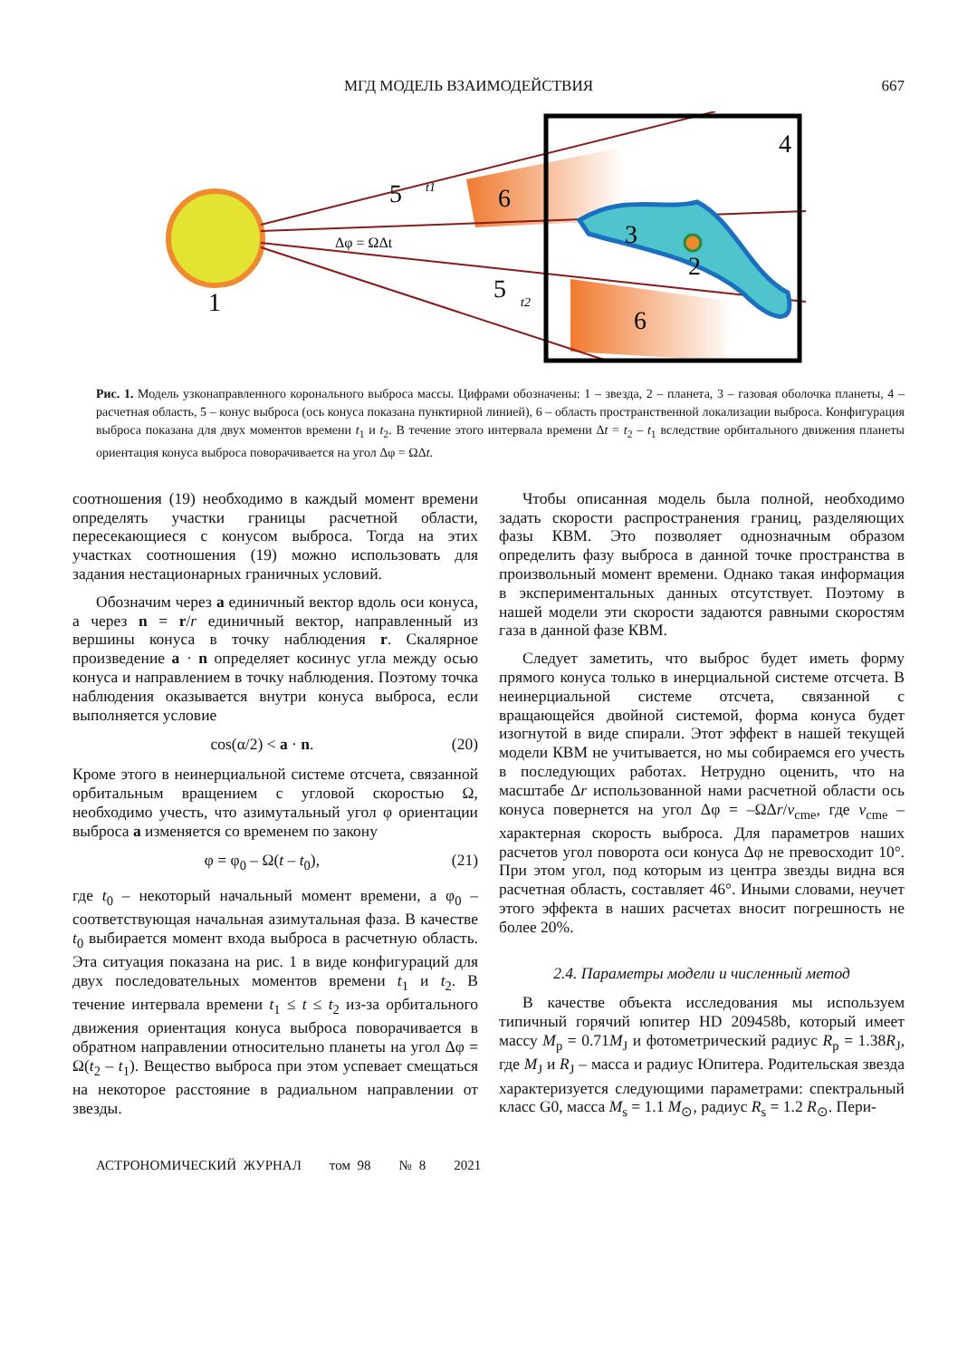МГД МОДЕЛЬ ВЗАИМОДЕЙСТВИЯ 667
1
4
6
6
3
2
5
5
t1
t2
Δφ = ΩΔt
Рис. 1. Модель узконаправленного коронального выброса массы. Цифрами обозначены: 1 – звезда, 2 – планета, 3 – газовая оболочка планеты, 4 – расчетная область, 5 – конус выброса (ось конуса показана пунктирной линией), 6 – область пространственной локализации выброса. Конфигурация выброса показана для двух моментов времени t<sub>1</sub> и t<sub>2</sub>. В течение этого интервала времени Δt = t<sub>2</sub> – t<sub>1</sub> вследствие орбитального движения планеты ориентация конуса выброса поворачивается на угол Δφ = ΩΔt.
соотношения (19) необходимо в каждый момент времени определять участки границы расчетной области, пересекающиеся с конусом выброса. Тогда на этих участках соотношения (19) можно использовать для задания нестационарных граничных условий.
Обозначим через a единичный вектор вдоль оси конуса, а через n = r/r единичный вектор, направленный из вершины конуса в точку наблюдения r. Скалярное произведение a · n определяет косинус угла между осью конуса и направлением в точку наблюдения. Поэтому точка наблюдения оказывается внутри конуса выброса, если выполняется условие
cos(α/2) < a · n. (20)
Кроме этого в неинерциальной системе отсчета, связанной орбитальным вращением с угловой скоростью Ω, необходимо учесть, что азимутальный угол φ ориентации выброса a изменяется со временем по закону
φ = φ<sub>0</sub> – Ω(t – t<sub>0</sub>), (21)
где t<sub>0</sub> – некоторый начальный момент времени, а φ<sub>0</sub> – соответствующая начальная азимутальная фаза. В качестве t<sub>0</sub> выбирается момент входа выброса в расчетную область. Эта ситуация показана на рис. 1 в виде конфигураций для двух последовательных моментов времени t<sub>1</sub> и t<sub>2</sub>. В течение интервала времени t<sub>1</sub> ≤ t ≤ t<sub>2</sub> из-за орбитального движения ориентация конуса выброса поворачивается в обратном направлении относительно планеты на угол Δφ = Ω(t<sub>2</sub> – t<sub>1</sub>). Вещество выброса при этом успевает смещаться на некоторое расстояние в радиальном направлении от звезды.
Чтобы описанная модель была полной, необходимо задать скорости распространения границ, разделяющих фазы КВМ. Это позволяет однозначным образом определить фазу выброса в данной точке пространства в произвольный момент времени. Однако такая информация в экспериментальных данных отсутствует. Поэтому в нашей модели эти скорости задаются равными скоростям газа в данной фазе КВМ.
Следует заметить, что выброс будет иметь форму прямого конуса только в инерциальной системе отсчета. В неинерциальной системе отсчета, связанной с вращающейся двойной системой, форма конуса будет изогнутой в виде спирали. Этот эффект в нашей текущей модели КВМ не учитывается, но мы собираемся его учесть в последующих работах. Нетрудно оценить, что на масштабе Δr использованной нами расчетной области ось конуса повернется на угол Δφ = –ΩΔr/v<sub>cme</sub>, где v<sub>cme</sub> – характерная скорость выброса. Для параметров наших расчетов угол поворота оси конуса Δφ не превосходит 10°. При этом угол, под которым из центра звезды видна вся расчетная область, составляет 46°. Иными словами, неучет этого эффекта в наших расчетах вносит погрешность не более 20%.
2.4. Параметры модели и численный метод
В качестве объекта исследования мы используем типичный горячий юпитер HD 209458b, который имеет массу M<sub>p</sub> = 0.71M<sub>J</sub> и фотометрический радиус R<sub>p</sub> = 1.38R<sub>J</sub>, где M<sub>J</sub> и R<sub>J</sub> – масса и радиус Юпитера. Родительская звезда характеризуется следующими параметрами: спектральный класс G0, масса M<sub>s</sub> = 1.1 M<sub>⊙</sub>, радиус R<sub>s</sub> = 1.2 R<sub>⊙</sub>. Пери-
АСТРОНОМИЧЕСКИЙ ЖУРНАЛ том 98 № 8 2021